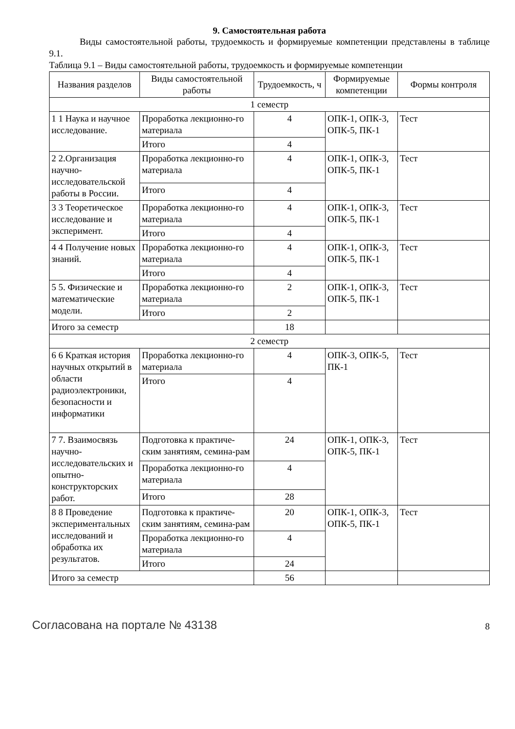9. Самостоятельная работа
Виды самостоятельной работы, трудоемкость и формируемые компетенции представлены в таблице 9.1.
Таблица 9.1 – Виды самостоятельной работы, трудоемкость и формируемые компетенции
| Названия разделов | Виды самостоятельной работы | Трудоемкость, ч | Формируемые компетенции | Формы контроля |
| --- | --- | --- | --- | --- |
| 1 семестр | | | | |
| 1 1 Наука и научное исследование. | Проработка лекционно-го материала | 4 | ОПК-1, ОПК-3, ОПК-5, ПК-1 | Тест |
| | Итого | 4 | | |
| 2 2.Организация научно-исследовательской работы в России. | Проработка лекционно-го материала | 4 | ОПК-1, ОПК-3, ОПК-5, ПК-1 | Тест |
| | Итого | 4 | | |
| 3 3 Теоретическое исследование и эксперимент. | Проработка лекционно-го материала | 4 | ОПК-1, ОПК-3, ОПК-5, ПК-1 | Тест |
| | Итого | 4 | | |
| 4 4 Получение новых знаний. | Проработка лекционно-го материала | 4 | ОПК-1, ОПК-3, ОПК-5, ПК-1 | Тест |
| | Итого | 4 | | |
| 5 5. Физические и математические модели. | Проработка лекционно-го материала | 2 | ОПК-1, ОПК-3, ОПК-5, ПК-1 | Тест |
| | Итого | 2 | | |
| Итого за семестр | | 18 | | |
| 2 семестр | | | | |
| 6 6 Краткая история научных открытий в области радиоэлектроники, безопасности и информатики | Проработка лекционно-го материала | 4 | ОПК-3, ОПК-5, ПК-1 | Тест |
| | Итого | 4 | | |
| 7 7. Взаимосвязь научно-исследовательских и опытно-конструкторских работ. | Подготовка к практиче-ским занятиям, семина-рам | 24 | ОПК-1, ОПК-3, ОПК-5, ПК-1 | Тест |
| | Проработка лекционно-го материала | 4 | | |
| | Итого | 28 | | |
| 8 8 Проведение экспериментальных исследований и обработка их результатов. | Подготовка к практиче-ским занятиям, семина-рам | 20 | ОПК-1, ОПК-3, ОПК-5, ПК-1 | Тест |
| | Проработка лекционно-го материала | 4 | | |
| | Итого | 24 | | |
| Итого за семестр | | 56 | | |
Согласована на портале № 43138 8